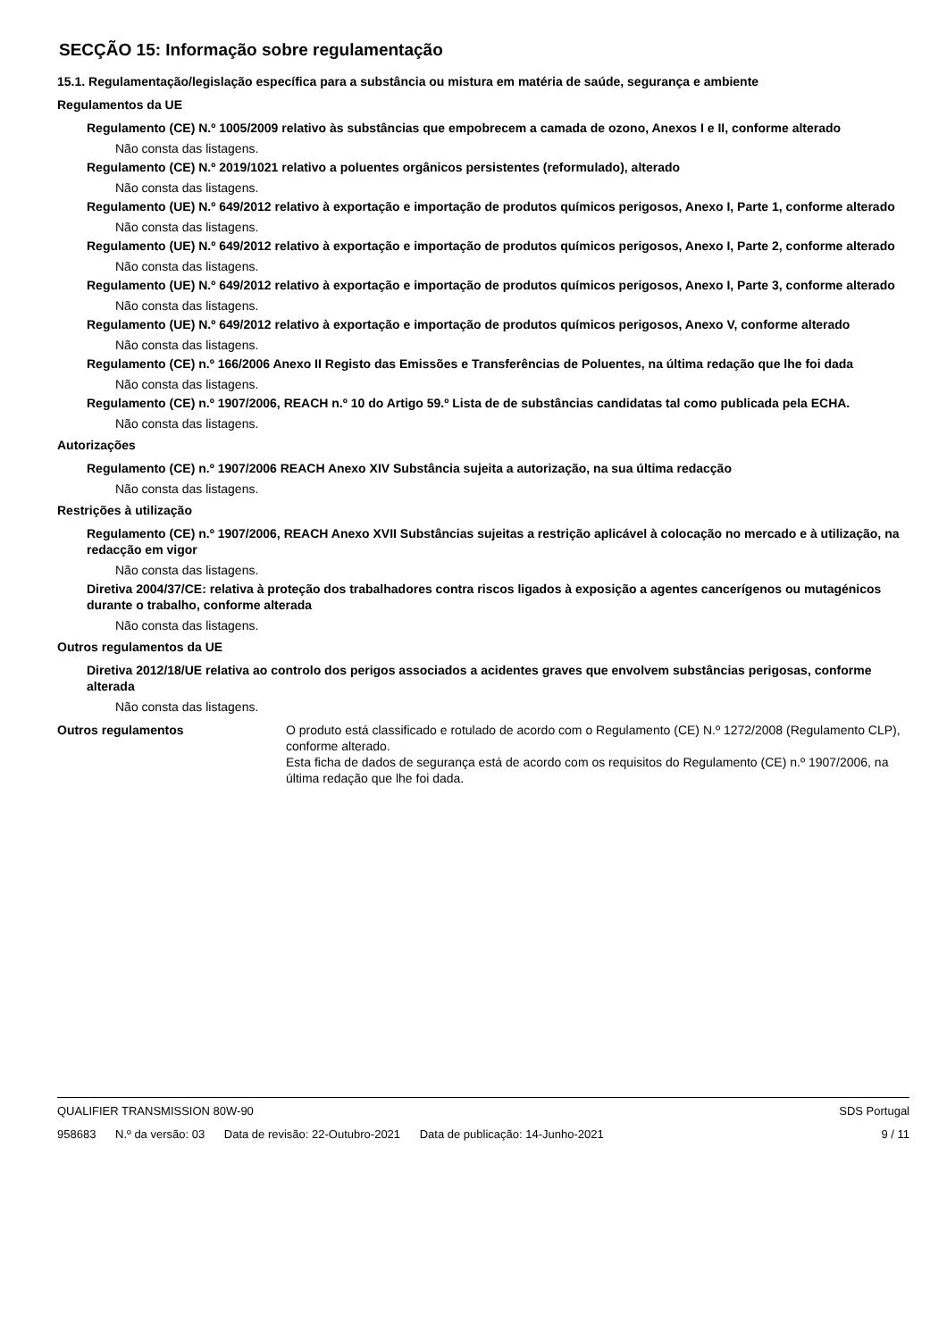SECÇÃO 15: Informação sobre regulamentação
15.1. Regulamentação/legislação específica para a substância ou mistura em matéria de saúde, segurança e ambiente
Regulamentos da UE
Regulamento (CE) N.º 1005/2009 relativo às substâncias que empobrecem a camada de ozono, Anexos I e II, conforme alterado
Não consta das listagens.
Regulamento (CE) N.º 2019/1021 relativo a poluentes orgânicos persistentes (reformulado), alterado
Não consta das listagens.
Regulamento (UE) N.º 649/2012 relativo à exportação e importação de produtos químicos perigosos, Anexo I, Parte 1, conforme alterado
Não consta das listagens.
Regulamento (UE) N.º 649/2012 relativo à exportação e importação de produtos químicos perigosos, Anexo I, Parte 2, conforme alterado
Não consta das listagens.
Regulamento (UE) N.º 649/2012 relativo à exportação e importação de produtos químicos perigosos, Anexo I, Parte 3, conforme alterado
Não consta das listagens.
Regulamento (UE) N.º 649/2012 relativo à exportação e importação de produtos químicos perigosos, Anexo V, conforme alterado
Não consta das listagens.
Regulamento (CE) n.º 166/2006 Anexo II Registo das Emissões e Transferências de Poluentes, na última redação que lhe foi dada
Não consta das listagens.
Regulamento (CE) n.º 1907/2006, REACH n.º 10 do Artigo 59.º Lista de de substâncias candidatas tal como publicada pela ECHA.
Não consta das listagens.
Autorizações
Regulamento (CE) n.º 1907/2006 REACH Anexo XIV Substância sujeita a autorização, na sua última redacção
Não consta das listagens.
Restrições à utilização
Regulamento (CE) n.º 1907/2006, REACH Anexo XVII Substâncias sujeitas a restrição aplicável à colocação no mercado e à utilização, na redacção em vigor
Não consta das listagens.
Diretiva 2004/37/CE: relativa à proteção dos trabalhadores contra riscos ligados à exposição a agentes cancerígenos ou mutagénicos durante o trabalho, conforme alterada
Não consta das listagens.
Outros regulamentos da UE
Diretiva 2012/18/UE relativa ao controlo dos perigos associados a acidentes graves que envolvem substâncias perigosas, conforme alterada
Não consta das listagens.
Outros regulamentos O produto está classificado e rotulado de acordo com o Regulamento (CE) N.º 1272/2008 (Regulamento CLP), conforme alterado.
Esta ficha de dados de segurança está de acordo com os requisitos do Regulamento (CE) n.º 1907/2006, na última redação que lhe foi dada.
QUALIFIER TRANSMISSION 80W-90 SDS Portugal
958683 N.º da versão: 03 Data de revisão: 22-Outubro-2021 Data de publicação: 14-Junho-2021 9 / 11